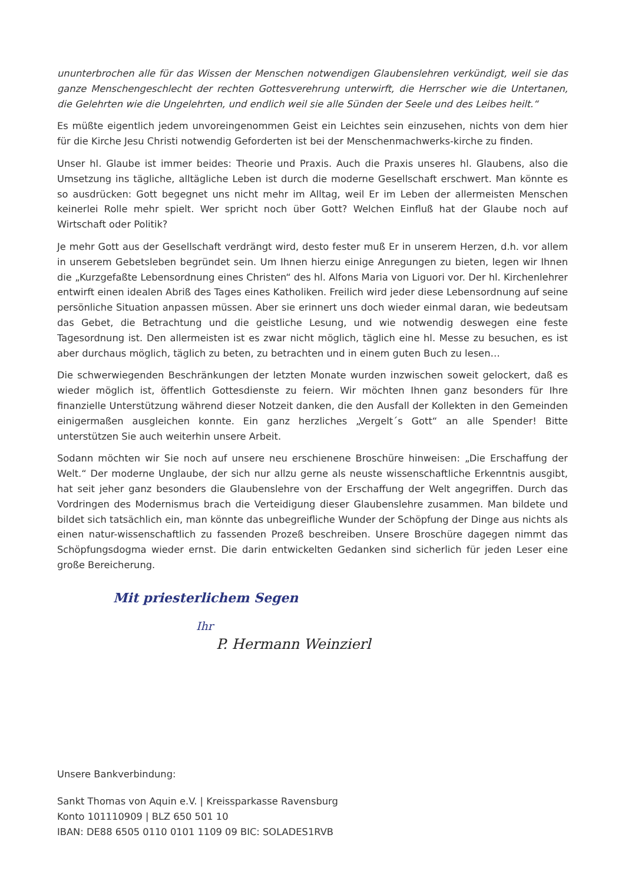ununterbrochen alle für das Wissen der Menschen notwendigen Glaubenslehren verkündigt, weil sie das ganze Menschengeschlecht der rechten Gottesverehrung unterwirft, die Herrscher wie die Untertanen, die Gelehrten wie die Ungelehrten, und endlich weil sie alle Sünden der Seele und des Leibes heilt.“
Es müßte eigentlich jedem unvoreingenommen Geist ein Leichtes sein einzusehen, nichts von dem hier für die Kirche Jesu Christi notwendig Geforderten ist bei der Menschenmachwerks-kirche zu finden.
Unser hl. Glaube ist immer beides: Theorie und Praxis. Auch die Praxis unseres hl. Glaubens, also die Umsetzung ins tägliche, alltägliche Leben ist durch die moderne Gesellschaft erschwert. Man könnte es so ausdrücken: Gott begegnet uns nicht mehr im Alltag, weil Er im Leben der allermeisten Menschen keinerlei Rolle mehr spielt. Wer spricht noch über Gott? Welchen Einfluß hat der Glaube noch auf Wirtschaft oder Politik?
Je mehr Gott aus der Gesellschaft verdrängt wird, desto fester muß Er in unserem Herzen, d.h. vor allem in unserem Gebetsleben begründet sein. Um Ihnen hierzu einige Anregungen zu bieten, legen wir Ihnen die „Kurzgefaßte Lebensordnung eines Christen“ des hl. Alfons Maria von Liguori vor. Der hl. Kirchenlehrer entwirft einen idealen Abriß des Tages eines Katholiken. Freilich wird jeder diese Lebensordnung auf seine persönliche Situation anpassen müssen. Aber sie erinnert uns doch wieder einmal daran, wie bedeutsam das Gebet, die Betrachtung und die geistliche Lesung, und wie notwendig deswegen eine feste Tagesordnung ist. Den allermeisten ist es zwar nicht möglich, täglich eine hl. Messe zu besuchen, es ist aber durchaus möglich, täglich zu beten, zu betrachten und in einem guten Buch zu lesen…
Die schwerwiegenden Beschränkungen der letzten Monate wurden inzwischen soweit gelockert, daß es wieder möglich ist, öffentlich Gottesdienste zu feiern. Wir möchten Ihnen ganz besonders für Ihre finanzielle Unterstützung während dieser Notzeit danken, die den Ausfall der Kollekten in den Gemeinden einigermaßen ausgleichen konnte. Ein ganz herzliches „Vergelt´s Gott“ an alle Spender! Bitte unterstützen Sie auch weiterhin unsere Arbeit.
Sodann möchten wir Sie noch auf unsere neu erschienene Broschüre hinweisen: „Die Erschaffung der Welt.“ Der moderne Unglaube, der sich nur allzu gerne als neuste wissenschaftliche Erkenntnis ausgibt, hat seit jeher ganz besonders die Glaubenslehre von der Erschaffung der Welt angegriffen. Durch das Vordringen des Modernismus brach die Verteidigung dieser Glaubenslehre zusammen. Man bildete und bildet sich tatsächlich ein, man könnte das unbegreifliche Wunder der Schöpfung der Dinge aus nichts als einen natur-wissenschaftlich zu fassenden Prozeß beschreiben. Unsere Broschüre dagegen nimmt das Schöpfungsdogma wieder ernst. Die darin entwickelten Gedanken sind sicherlich für jeden Leser eine große Bereicherung.
Mit priesterlichem Segen
Ihr
P. Hermann Weinzierl
Unsere Bankverbindung:
Sankt Thomas von Aquin e.V. | Kreissparkasse Ravensburg
Konto 101110909 | BLZ 650 501 10
IBAN: DE88 6505 0110 0101 1109 09 BIC: SOLADES1RVB